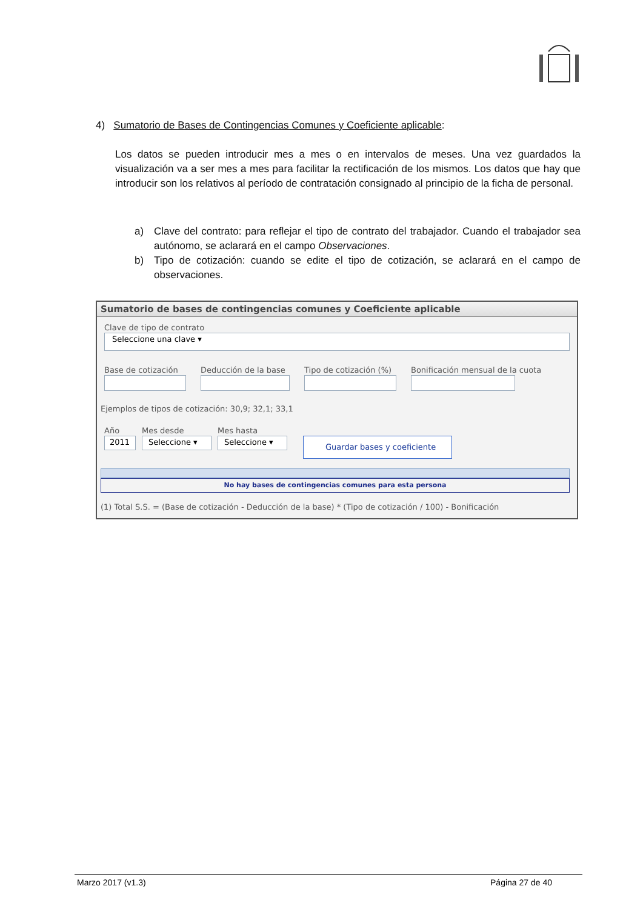4) Sumatorio de Bases de Contingencias Comunes y Coeficiente aplicable:
Los datos se pueden introducir mes a mes o en intervalos de meses. Una vez guardados la visualización va a ser mes a mes para facilitar la rectificación de los mismos. Los datos que hay que introducir son los relativos al período de contratación consignado al principio de la ficha de personal.
a) Clave del contrato: para reflejar el tipo de contrato del trabajador. Cuando el trabajador sea autónomo, se aclarará en el campo Observaciones.
b) Tipo de cotización: cuando se edite el tipo de cotización, se aclarará en el campo de observaciones.
Sumatorio de bases de contingencias comunes y Coeficiente aplicable
Clave de tipo de contrato
Seleccione una clave ▾
Base de cotización Deducción de la base Tipo de cotización (%) Bonificación mensual de la cuota
Ejemplos de tipos de cotización: 30,9; 32,1; 33,1
Año
2011
Mes desde
Seleccione ▾
Mes hasta
Seleccione ▾
Guardar bases y coeficiente
No hay bases de contingencias comunes para esta persona
(1) Total S.S. = (Base de cotización - Deducción de la base) * (Tipo de cotización / 100) - Bonificación
Marzo 2017 (v1.3) Página 27 de 40